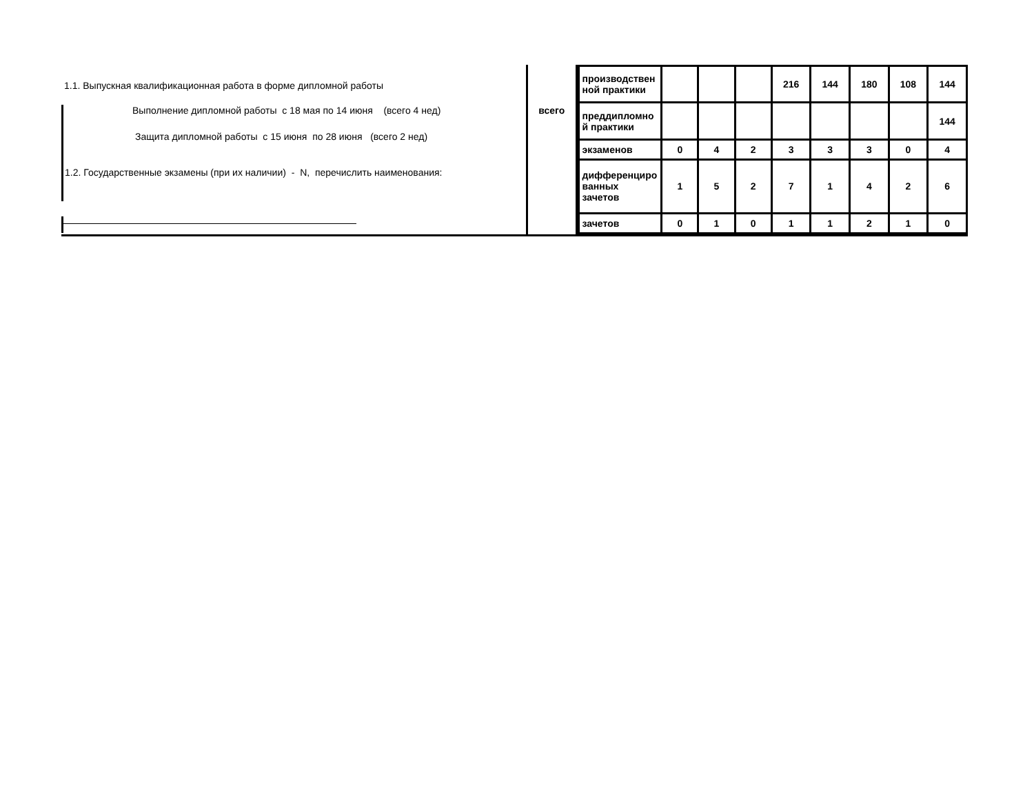1.1. Выпускная квалификационная работа в форме дипломной работы
Выполнение дипломной работы с 18 мая по 14 июня (всего 4 нед)
Защита дипломной работы с 15 июня по 28 июня (всего 2 нед)
1.2. Государственные экзамены (при их наличии) - N, перечислить наименования:
всего
| производствен ной практики | | | | 216 | 144 | 180 | 108 | 144 |
| преддипломно й практики | | | | | | | | 144 |
| экзаменов | 0 | 4 | 2 | 3 | 3 | 3 | 0 | 4 |
| дифференциро ванных зачетов | 1 | 5 | 2 | 7 | 1 | 4 | 2 | 6 |
| зачетов | 0 | 1 | 0 | 1 | 1 | 2 | 1 | 0 |